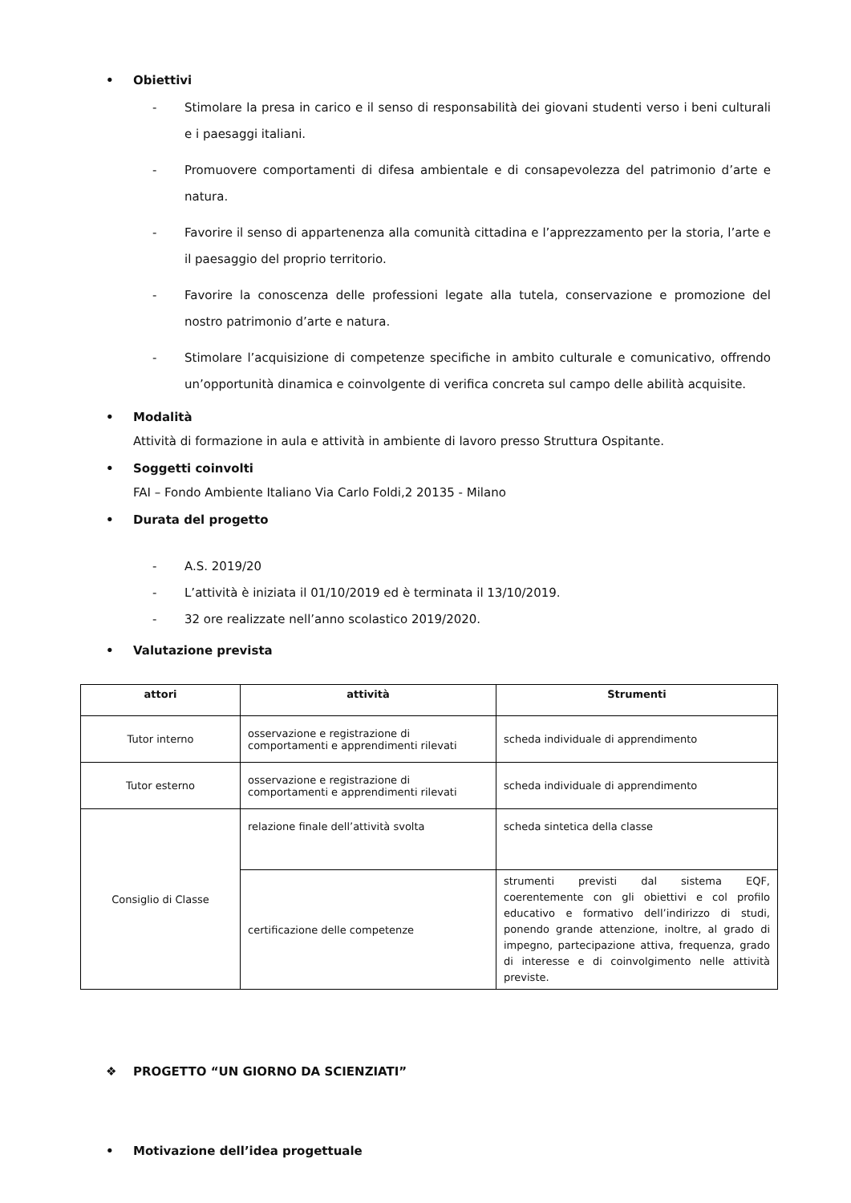• Obiettivi
- Stimolare la presa in carico e il senso di responsabilità dei giovani studenti verso i beni culturali e i paesaggi italiani.
- Promuovere comportamenti di difesa ambientale e di consapevolezza del patrimonio d’arte e natura.
- Favorire il senso di appartenenza alla comunità cittadina e l’apprezzamento per la storia, l’arte e il paesaggio del proprio territorio.
- Favorire la conoscenza delle professioni legate alla tutela, conservazione e promozione del nostro patrimonio d’arte e natura.
- Stimolare l’acquisizione di competenze specifiche in ambito culturale e comunicativo, offrendo un’opportunità dinamica e coinvolgente di verifica concreta sul campo delle abilità acquisite.
• Modalità
Attività di formazione in aula e attività in ambiente di lavoro presso Struttura Ospitante.
• Soggetti coinvolti
FAI – Fondo Ambiente Italiano Via Carlo Foldi,2 20135 - Milano
• Durata del progetto
- A.S. 2019/20
- L’attività è iniziata il 01/10/2019 ed è terminata il 13/10/2019.
- 32 ore realizzate nell’anno scolastico 2019/2020.
• Valutazione prevista
| attori | attività | Strumenti |
| --- | --- | --- |
| Tutor interno | osservazione e registrazione di comportamenti e apprendimenti rilevati | scheda individuale di apprendimento |
| Tutor esterno | osservazione e registrazione di comportamenti e apprendimenti rilevati | scheda individuale di apprendimento |
| Consiglio di Classe | relazione finale dell’attività svolta | scheda sintetica della classe |
| | certificazione delle competenze | strumenti previsti dal sistema EQF, coerentemente con gli obiettivi e col profilo educativo e formativo dell’indirizzo di studi, ponendo grande attenzione, inoltre, al grado di impegno, partecipazione attiva, frequenza, grado di interesse e di coinvolgimento nelle attività previste. |
❖ PROGETTO “UN GIORNO DA SCIENZIATI”
• Motivazione dell’idea progettuale